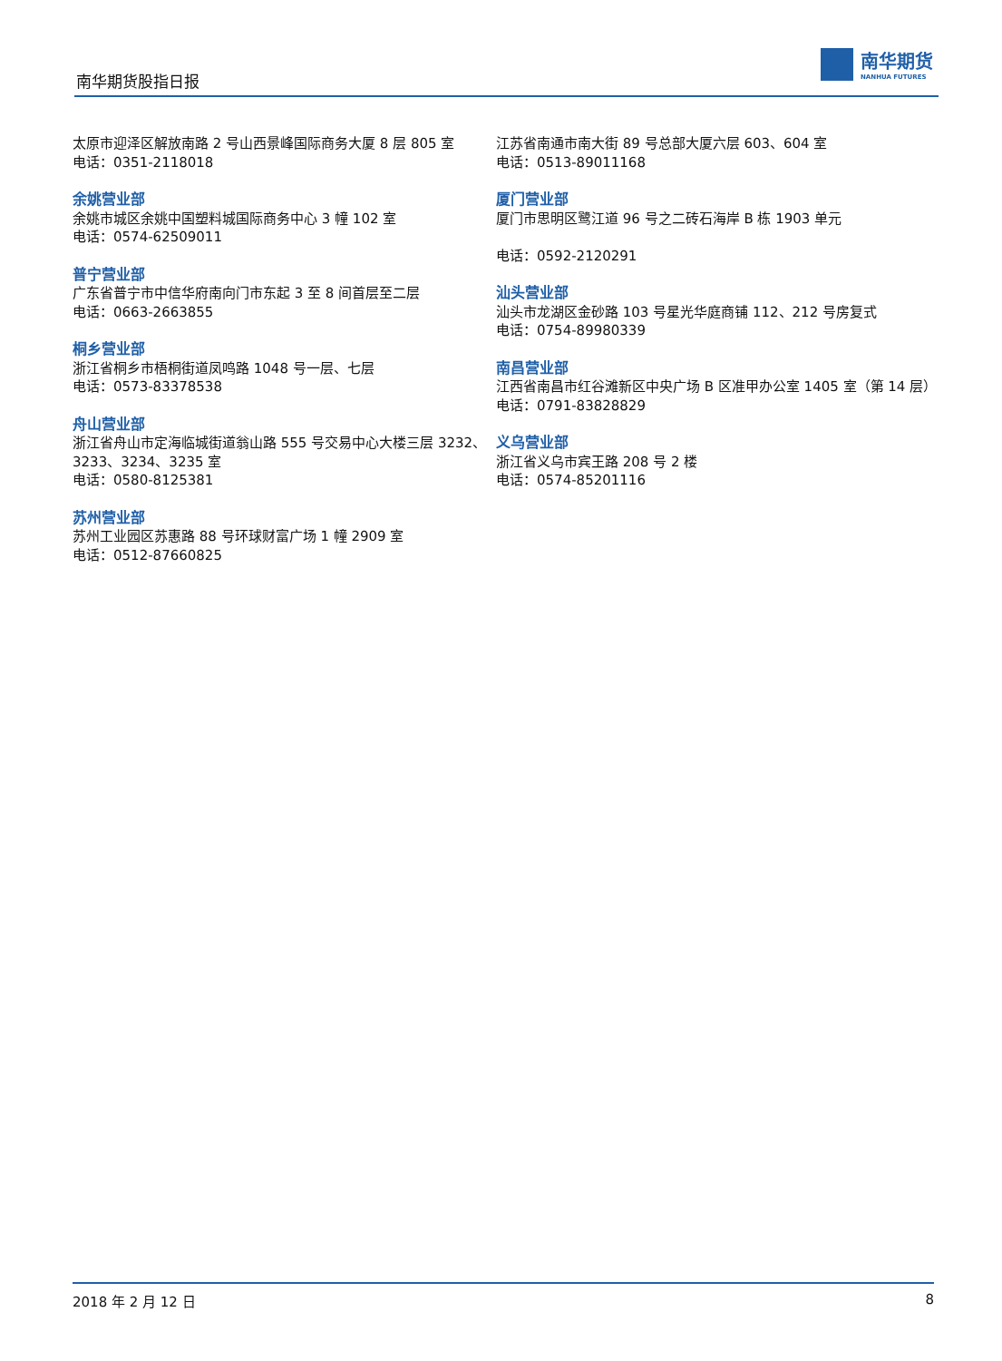南华期货股指日报
南华期货
NANHUA FUTURES
太原市迎泽区解放南路 2 号山西景峰国际商务大厦 8 层 805 室
电话：0351-2118018
余姚营业部
余姚市城区余姚中国塑料城国际商务中心 3 幢 102 室
电话：0574-62509011
普宁营业部
广东省普宁市中信华府南向门市东起 3 至 8 间首层至二层
电话：0663-2663855
桐乡营业部
浙江省桐乡市梧桐街道凤鸣路 1048 号一层、七层
电话：0573-83378538
舟山营业部
浙江省舟山市定海临城街道翁山路 555 号交易中心大楼三层 3232、3233、3234、3235 室
电话：0580-8125381
苏州营业部
苏州工业园区苏惠路 88 号环球财富广场 1 幢 2909 室
电话：0512-87660825
江苏省南通市南大街 89 号总部大厦六层 603、604 室
电话：0513-89011168
厦门营业部
厦门市思明区鹭江道 96 号之二砖石海岸 B 栋 1903 单元
电话：0592-2120291
汕头营业部
汕头市龙湖区金砂路 103 号星光华庭商铺 112、212 号房复式
电话：0754-89980339
南昌营业部
江西省南昌市红谷滩新区中央广场 B 区准甲办公室 1405 室（第 14 层）
电话：0791-83828829
义乌营业部
浙江省义乌市宾王路 208 号 2 楼
电话：0574-85201116
2018 年 2 月 12 日 8